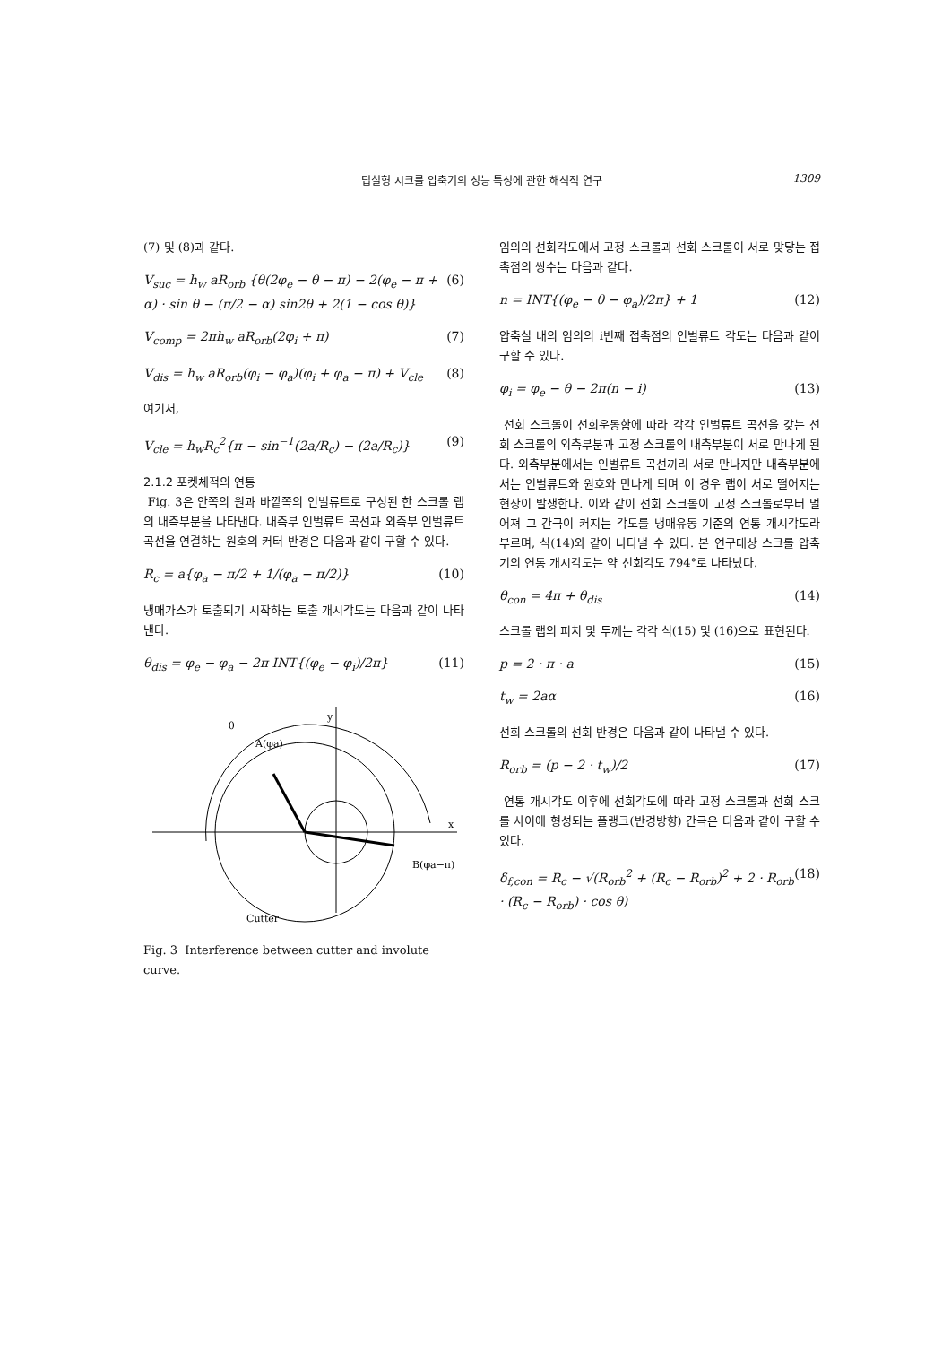팁실형 시크롤 압축기의 성능 특성에 관한 해석적 연구
1309
(7) 및 (8)과 같다.
V<sub>suc</sub> = h<sub>w</sub> aR<sub>orb</sub> {θ(2φ<sub>e</sub> − θ − π) − 2(φ<sub>e</sub> − π + α) · sin θ − (π/2 − α) sin2θ + 2(1 − cos θ)} (6)
V<sub>comp</sub> = 2πh<sub>w</sub> aR<sub>orb</sub>(2φ<sub>i</sub> + π) (7)
V<sub>dis</sub> = h<sub>w</sub> aR<sub>orb</sub>(φ<sub>i</sub> − φ<sub>a</sub>)(φ<sub>i</sub> + φ<sub>a</sub> − π) + V<sub>cle</sub> (8)
여기서,
V<sub>cle</sub> = h<sub>w</sub>R<sub>c</sub><sup>2</sup>{π − sin<sup>−1</sup>(2a/R<sub>c</sub>) − (2a/R<sub>c</sub>)} (9)
2.1.2 포켓체적의 연통
Fig. 3은 안쪽의 원과 바깥쪽의 인벌류트로 구성된 한 스크롤 랩의 내측부분을 나타낸다. 내측부 인벌류트 곡선과 외측부 인벌류트 곡선을 연결하는 원호의 커터 반경은 다음과 같이 구할 수 있다.
R<sub>c</sub> = a{φ<sub>a</sub> − π/2 + 1/(φ<sub>a</sub> − π/2)} (10)
냉매가스가 토출되기 시작하는 토출 개시각도는 다음과 같이 나타낸다.
θ<sub>dis</sub> = φ<sub>e</sub> − φ<sub>a</sub> − 2π INT{(φ<sub>e</sub> − φ<sub>i</sub>)/2π} (11)
A(φa)
B(φa−π)
Cutter
x
y
θ
Fig. 3 Interference between cutter and involute curve.
임의의 선회각도에서 고정 스크롤과 선회 스크롤이 서로 맞닿는 접촉점의 쌍수는 다음과 같다.
n = INT{(φ<sub>e</sub> − θ − φ<sub>a</sub>)/2π} + 1 (12)
압축실 내의 임의의 i번째 접촉점의 인벌류트 각도는 다음과 같이 구할 수 있다.
φ<sub>i</sub> = φ<sub>e</sub> − θ − 2π(n − i) (13)
선회 스크롤이 선회운동함에 따라 각각 인벌류트 곡선을 갖는 선회 스크롤의 외측부분과 고정 스크롤의 내측부분이 서로 만나게 된다. 외측부분에서는 인벌류트 곡선끼리 서로 만나지만 내측부분에서는 인벌류트와 원호와 만나게 되며 이 경우 랩이 서로 떨어지는 현상이 발생한다. 이와 같이 선회 스크롤이 고정 스크롤로부터 멀어져 그 간극이 커지는 각도를 냉매유동 기준의 연통 개시각도라 부르며, 식(14)와 같이 나타낼 수 있다. 본 연구대상 스크롤 압축기의 연통 개시각도는 약 선회각도 794°로 나타났다.
θ<sub>con</sub> = 4π + θ<sub>dis</sub> (14)
스크롤 랩의 피치 및 두께는 각각 식(15) 및 (16)으로 표현된다.
p = 2 · π · a (15)
t<sub>w</sub> = 2aα (16)
선회 스크롤의 선회 반경은 다음과 같이 나타낼 수 있다.
R<sub>orb</sub> = (p − 2 · t<sub>w</sub>)/2 (17)
연통 개시각도 이후에 선회각도에 따라 고정 스크롤과 선회 스크롤 사이에 형성되는 플랭크(반경방향) 간극은 다음과 같이 구할 수 있다.
δ<sub>f,con</sub> = R<sub>c</sub> − √(R<sub>orb</sub><sup>2</sup> + (R<sub>c</sub> − R<sub>orb</sub>)<sup>2</sup> + 2 · R<sub>orb</sub> · (R<sub>c</sub> − R<sub>orb</sub>) · cos θ) (18)